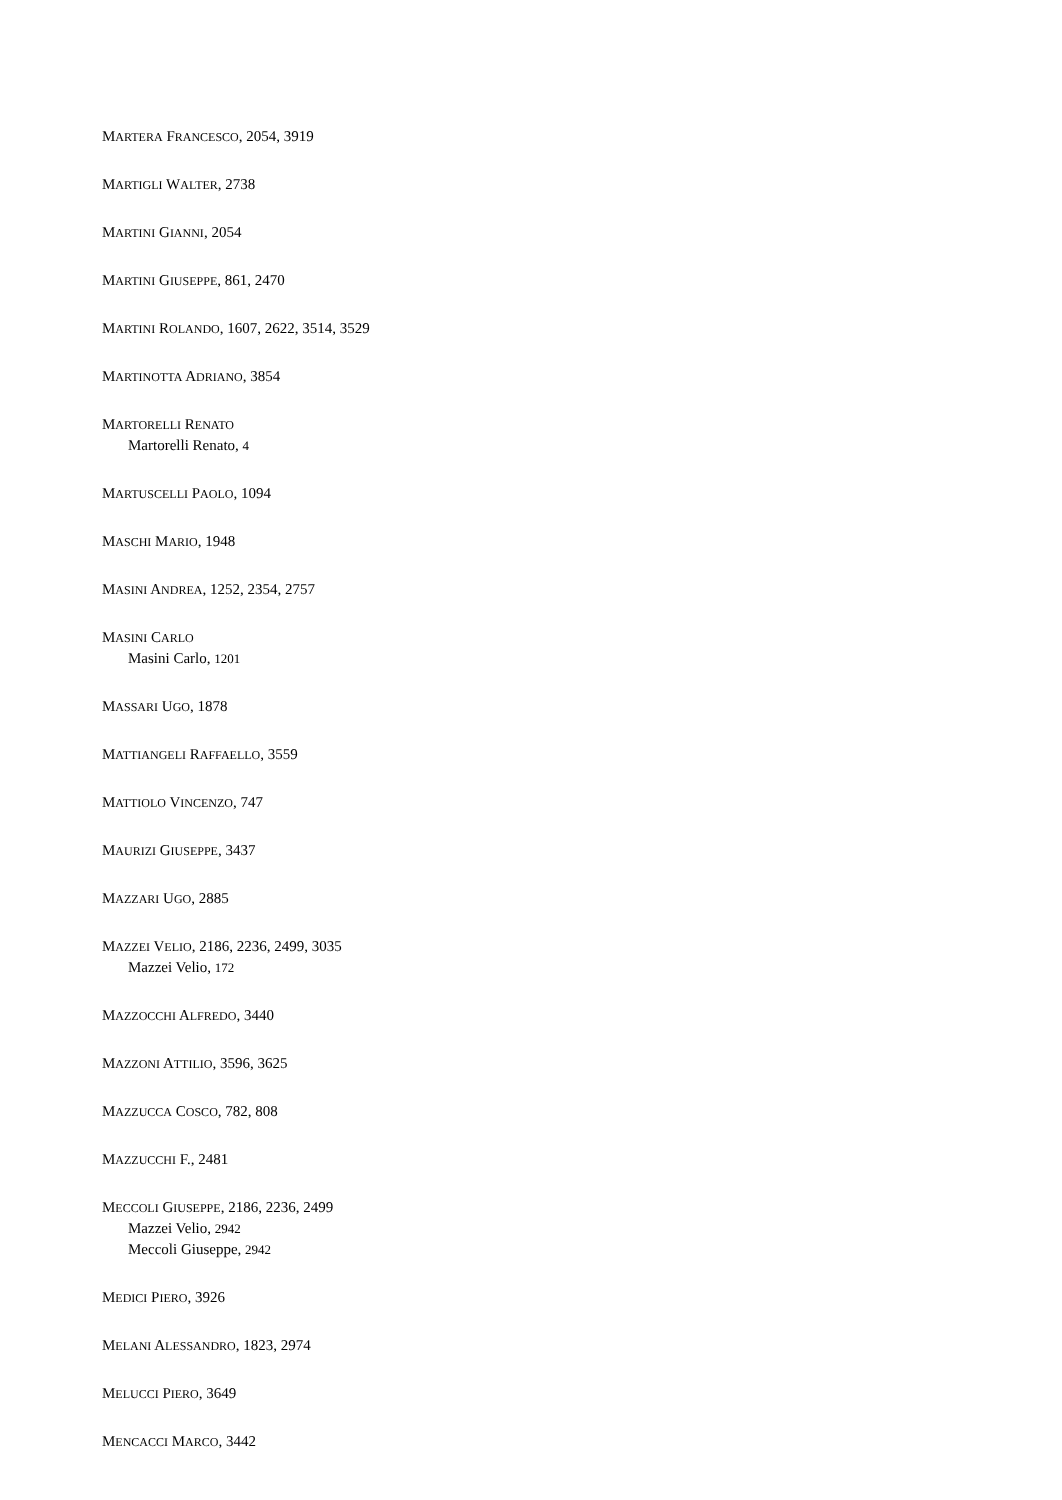MARTERA FRANCESCO, 2054, 3919
MARTIGLI WALTER, 2738
MARTINI GIANNI, 2054
MARTINI GIUSEPPE, 861, 2470
MARTINI ROLANDO, 1607, 2622, 3514, 3529
MARTINOTTA ADRIANO, 3854
MARTORELLI RENATO
Martorelli Renato, 4
MARTUSCELLI PAOLO, 1094
MASCHI MARIO, 1948
MASINI ANDREA, 1252, 2354, 2757
MASINI CARLO
Masini Carlo, 1201
MASSARI UGO, 1878
MATTIANGELI RAFFAELLO, 3559
MATTIOLO VINCENZO, 747
MAURIZI GIUSEPPE, 3437
MAZZARI UGO, 2885
MAZZEI VELIO, 2186, 2236, 2499, 3035
Mazzei Velio, 172
MAZZOCCHI ALFREDO, 3440
MAZZONI ATTILIO, 3596, 3625
MAZZUCCA COSCO, 782, 808
MAZZUCCHI F., 2481
MECCOLI GIUSEPPE, 2186, 2236, 2499
Mazzei Velio, 2942
Meccoli Giuseppe, 2942
MEDICI PIERO, 3926
MELANI ALESSANDRO, 1823, 2974
MELUCCI PIERO, 3649
MENCACCI MARCO, 3442